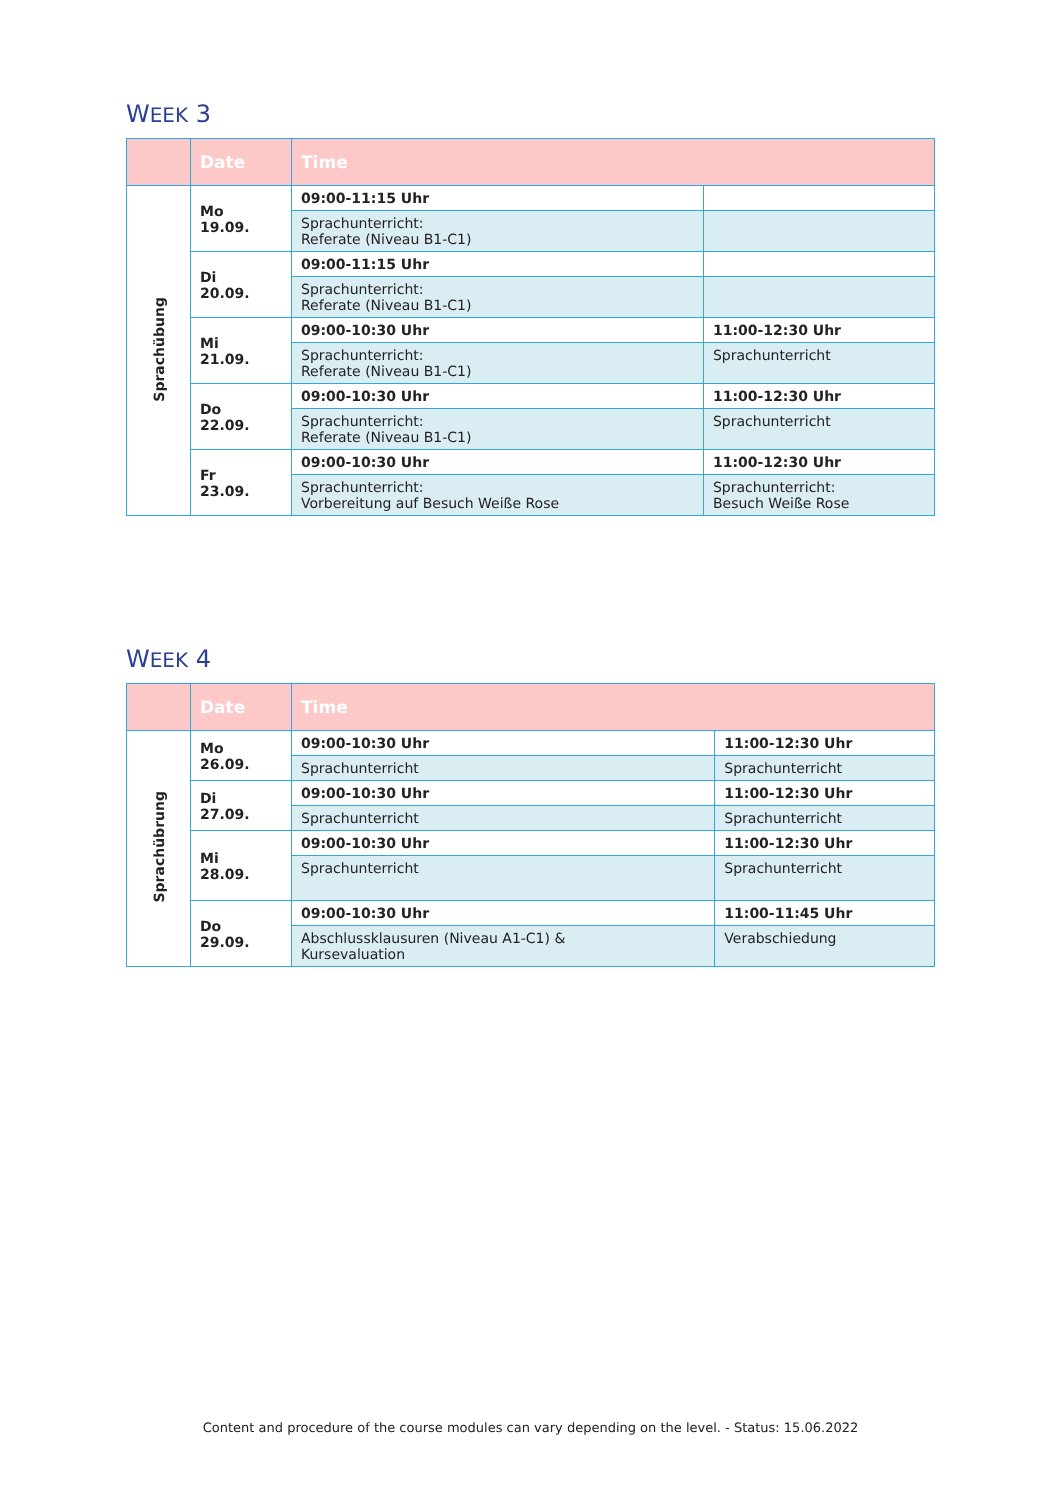WEEK 3
| | Date | Time | |
| --- | --- | --- | --- |
| Sprachübung | Mo 19.09. | 09:00-11:15 Uhr | |
| | | Sprachunterricht: Referate (Niveau B1-C1) | |
| | Di 20.09. | 09:00-11:15 Uhr | |
| | | Sprachunterricht: Referate (Niveau B1-C1) | |
| | Mi 21.09. | 09:00-10:30 Uhr | 11:00-12:30 Uhr |
| | | Sprachunterricht: Referate (Niveau B1-C1) | Sprachunterricht |
| | Do 22.09. | 09:00-10:30 Uhr | 11:00-12:30 Uhr |
| | | Sprachunterricht: Referate (Niveau B1-C1) | Sprachunterricht |
| | Fr 23.09. | 09:00-10:30 Uhr | 11:00-12:30 Uhr |
| | | Sprachunterricht: Vorbereitung auf Besuch Weiße Rose | Sprachunterricht: Besuch Weiße Rose |
WEEK 4
| | Date | Time | |
| --- | --- | --- | --- |
| Sprachübrung | Mo 26.09. | 09:00-10:30 Uhr | 11:00-12:30 Uhr |
| | | Sprachunterricht | Sprachunterricht |
| | Di 27.09. | 09:00-10:30 Uhr | 11:00-12:30 Uhr |
| | | Sprachunterricht | Sprachunterricht |
| | Mi 28.09. | 09:00-10:30 Uhr | 11:00-12:30 Uhr |
| | | Sprachunterricht | Sprachunterricht |
| | Do 29.09. | 09:00-10:30 Uhr | 11:00-11:45 Uhr |
| | | Abschlussklausuren (Niveau A1-C1) & Kursevaluation | Verabschiedung |
Content and procedure of the course modules can vary depending on the level. - Status: 15.06.2022